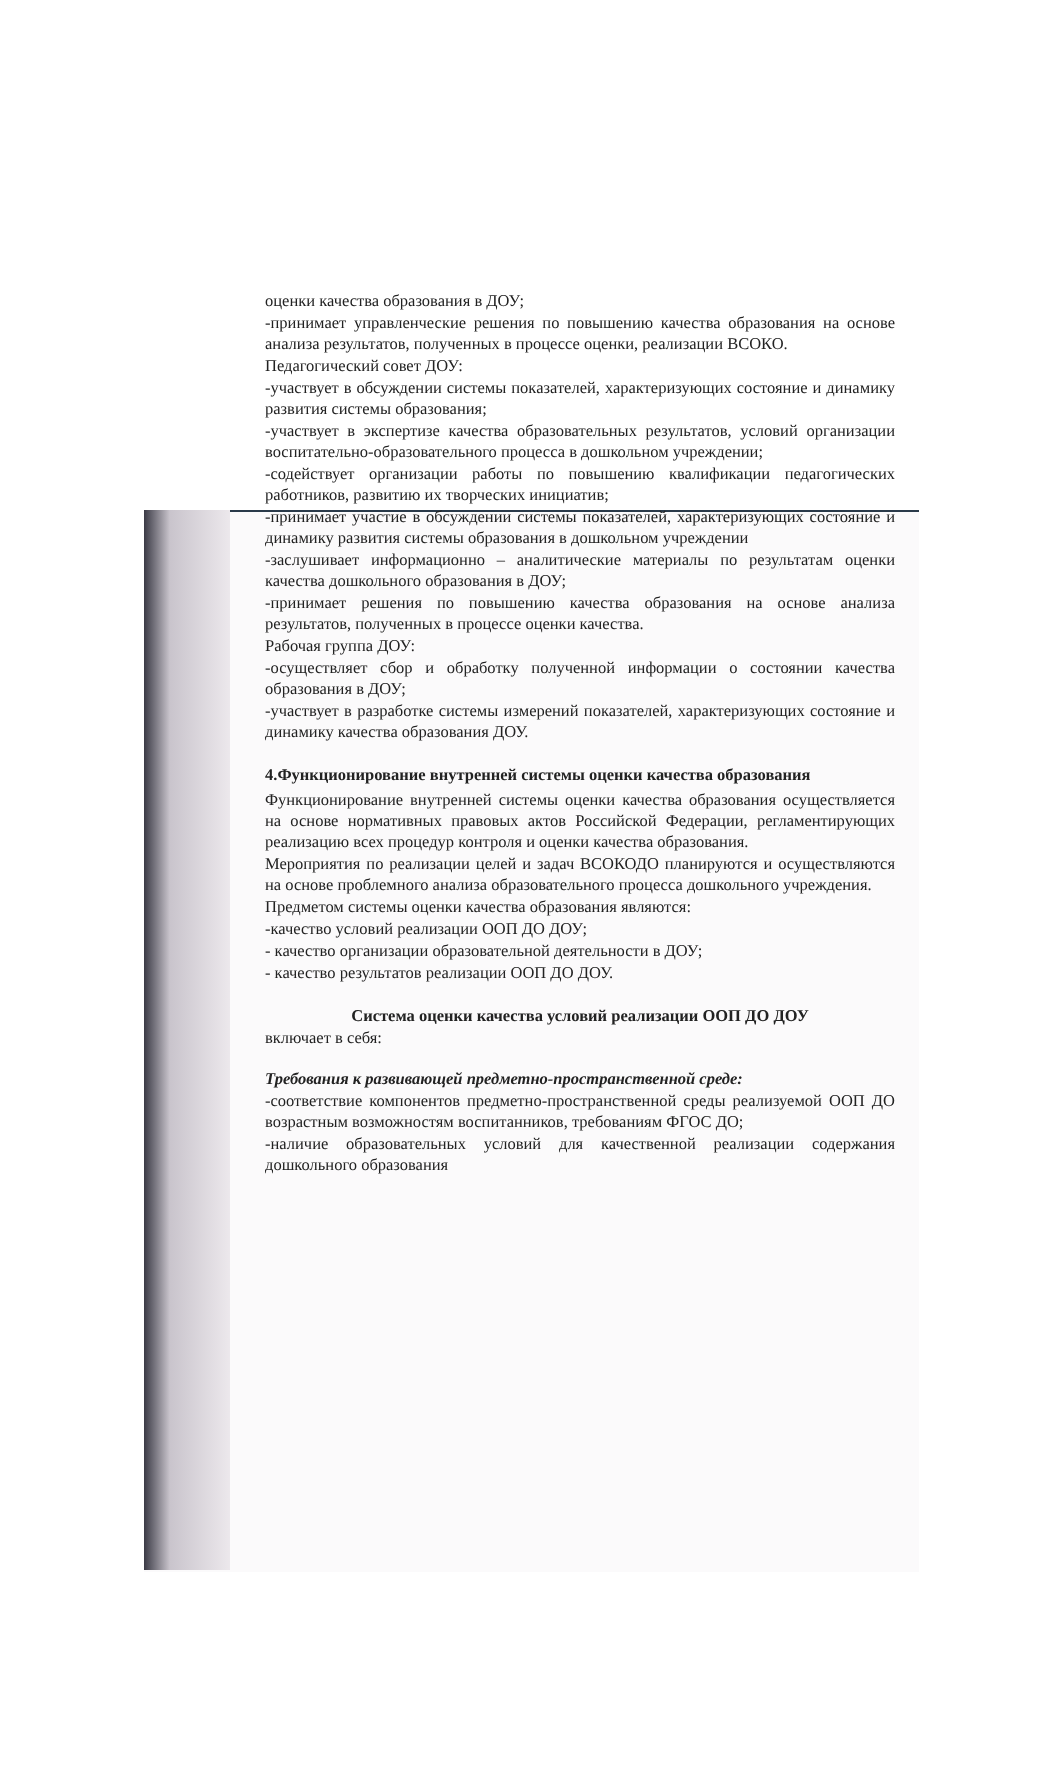оценки качества образования в ДОУ;
-принимает управленческие решения по повышению качества образования на основе анализа результатов, полученных в процессе оценки, реализации ВСОКО.
Педагогический совет ДОУ:
-участвует в обсуждении системы показателей, характеризующих состояние и динамику развития системы образования;
-участвует в экспертизе качества образовательных результатов, условий организации воспитательно-образовательного процесса в дошкольном учреждении;
-содействует организации работы по повышению квалификации педагогических работников, развитию их творческих инициатив;
-принимает участие в обсуждении системы показателей, характеризующих состояние и динамику развития системы образования в дошкольном учреждении
-заслушивает информационно – аналитические материалы по результатам оценки качества дошкольного образования в ДОУ;
-принимает решения по повышению качества образования на основе анализа результатов, полученных в процессе оценки качества.
Рабочая группа ДОУ:
-осуществляет сбор и обработку полученной информации о состоянии качества образования в ДОУ;
-участвует в разработке системы измерений показателей, характеризующих состояние и динамику качества образования ДОУ.
4.Функционирование внутренней системы оценки качества образования
Функционирование внутренней системы оценки качества образования осуществляется на основе нормативных правовых актов Российской Федерации, регламентирующих реализацию всех процедур контроля и оценки качества образования.
Мероприятия по реализации целей и задач ВСОКОДО планируются и осуществляются на основе проблемного анализа образовательного процесса дошкольного учреждения.
Предметом системы оценки качества образования являются:
-качество условий реализации ООП ДО ДОУ;
- качество организации образовательной деятельности в ДОУ;
- качество результатов реализации ООП ДО ДОУ.
Система оценки качества условий реализации ООП ДО ДОУ
включает в себя:
Требования к развивающей предметно-пространственной среде:
-соответствие компонентов предметно-пространственной среды реализуемой ООП ДО возрастным возможностям воспитанников, требованиям ФГОС ДО;
-наличие образовательных условий для качественной реализации содержания дошкольного образования